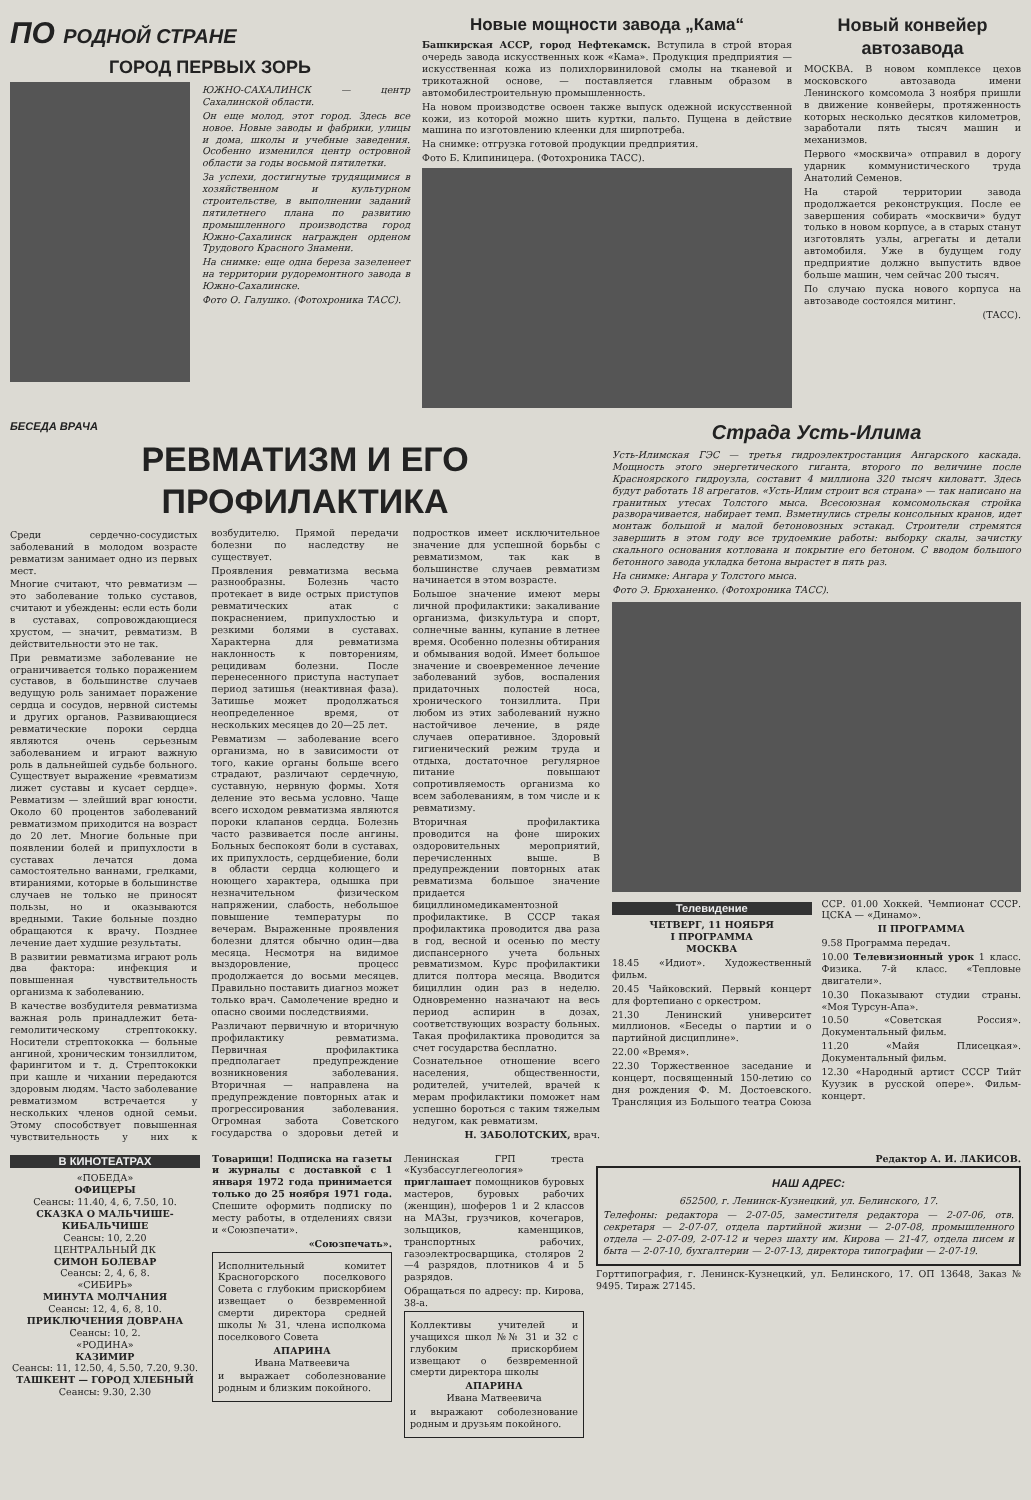ПО РОДНОЙ СТРАНЕ
ГОРОД ПЕРВЫХ ЗОРЬ
ЮЖНО-САХАЛИНСК — центр Сахалинской области.
Он еще молод, этот город. Здесь все новое. Новые заводы и фабрики, улицы и дома, школы и учебные заведения. Особенно изменился центр островной области за годы восьмой пятилетки.
За успехи, достигнутые трудящимися в хозяйственном и культурном строительстве, в выполнении заданий пятилетнего плана по развитию промышленного производства город Южно-Сахалинск награжден орденом Трудового Красного Знамени.
На снимке: еще одна береза зазеленеет на территории рудоремонтного завода в Южно-Сахалинске.
Фото О. Галушко. (Фотохроника ТАСС).
Новые мощности завода „Кама“
Башкирская АССР, город Нефтекамск. Вступила в строй вторая очередь завода искусственных кож «Кама». Продукция предприятия — искусственная кожа из полихлорвиниловой смолы на тканевой и трикотажной основе, — поставляется главным образом в автомобилестроительную промышленность.
На новом производстве освоен также выпуск одежной искусственной кожи, из которой можно шить куртки, пальто. Пущена в действие машина по изготовлению клеенки для ширпотреба.
На снимке: отгрузка готовой продукции предприятия.
Фото Б. Клипиницера. (Фотохроника ТАСС).
Новый конвейер автозавода
МОСКВА. В новом комплексе цехов московского автозавода имени Ленинского комсомола 3 ноября пришли в движение конвейеры, протяженность которых несколько десятков километров, заработали пять тысяч машин и механизмов.
Первого «москвича» отправил в дорогу ударник коммунистического труда Анатолий Семенов.
На старой территории завода продолжается реконструкция. После ее завершения собирать «москвичи» будут только в новом корпусе, а в старых станут изготовлять узлы, агрегаты и детали автомобиля. Уже в будущем году предприятие должно выпустить вдвое больше машин, чем сейчас 200 тысяч.
По случаю пуска нового корпуса на автозаводе состоялся митинг.
(ТАСС).
БЕСЕДА ВРАЧА
РЕВМАТИЗМ И ЕГО ПРОФИЛАКТИКА
Среди сердечно-сосудистых заболеваний в молодом возрасте ревматизм занимает одно из первых мест.
Многие считают, что ревматизм — это заболевание только суставов, считают и убеждены: если есть боли в суставах, сопровождающиеся хрустом, — значит, ревматизм. В действительности это не так.
При ревматизме заболевание не ограничивается только поражением суставов, в большинстве случаев ведущую роль занимает поражение сердца и сосудов, нервной системы и других органов. Развивающиеся ревматические пороки сердца являются очень серьезным заболеванием и играют важную роль в дальнейшей судьбе больного. Существует выражение «ревматизм лижет суставы и кусает сердце». Ревматизм — злейший враг юности. Около 60 процентов заболеваний ревматизмом приходится на возраст до 20 лет. Многие больные при появлении болей и припухлости в суставах лечатся дома самостоятельно ваннами, грелками, втираниями, которые в большинстве случаев не только не приносят пользы, но и оказываются вредными. Такие больные поздно обращаются к врачу. Позднее лечение дает худшие результаты.
В развитии ревматизма играют роль два фактора: инфекция и повышенная чувствительность организма к заболеванию.
В качестве возбудителя ревматизма важная роль принадлежит бета-гемолитическому стрептококку. Носители стрептококка — больные ангиной, хроническим тонзиллитом, фарингитом и т. д. Стрептококки при кашле и чихании передаются здоровым людям. Часто заболевание ревматизмом встречается у нескольких членов одной семьи. Этому способствует повышенная чувствительность у них к возбудителю. Прямой передачи болезни по наследству не существует.
Проявления ревматизма весьма разнообразны. Болезнь часто протекает в виде острых приступов ревматических атак с покраснением, припухлостью и резкими болями в суставах. Характерна для ревматизма наклонность к повторениям, рецидивам болезни. После перенесенного приступа наступает период затишья (неактивная фаза). Затишье может продолжаться неопределенное время, от нескольких месяцев до 20—25 лет.
Ревматизм — заболевание всего организма, но в зависимости от того, какие органы больше всего страдают, различают сердечную, суставную, нервную формы. Хотя деление это весьма условно. Чаще всего исходом ревматизма являются пороки клапанов сердца. Болезнь часто развивается после ангины. Больных беспокоят боли в суставах, их припухлость, сердцебиение, боли в области сердца колющего и ноющего характера, одышка при незначительном физическом напряжении, слабость, небольшое повышение температуры по вечерам. Выраженные проявления болезни длятся обычно один—два месяца. Несмотря на видимое выздоровление, процесс продолжается до восьми месяцев. Правильно поставить диагноз может только врач. Самолечение вредно и опасно своими последствиями.
Различают первичную и вторичную профилактику ревматизма. Первичная профилактика предполагает предупреждение возникновения заболевания. Вторичная — направлена на предупреждение повторных атак и прогрессирования заболевания. Огромная забота Советского государства о здоровьи детей и подростков имеет исключительное значение для успешной борьбы с ревматизмом, так как в большинстве случаев ревматизм начинается в этом возрасте.
Большое значение имеют меры личной профилактики: закаливание организма, физкультура и спорт, солнечные ванны, купание в летнее время. Особенно полезны обтирания и обмывания водой. Имеет большое значение и своевременное лечение заболеваний зубов, воспаления придаточных полостей носа, хронического тонзиллита. При любом из этих заболеваний нужно настойчивое лечение, в ряде случаев оперативное. Здоровый гигиенический режим труда и отдыха, достаточное регулярное питание повышают сопротивляемость организма ко всем заболеваниям, в том числе и к ревматизму.
Вторичная профилактика проводится на фоне широких оздоровительных мероприятий, перечисленных выше. В предупреждении повторных атак ревматизма большое значение придается бициллиномедикаментозной профилактике. В СССР такая профилактика проводится два раза в год, весной и осенью по месту диспансерного учета больных ревматизмом. Курс профилактики длится полтора месяца. Вводится бициллин один раз в неделю. Одновременно назначают на весь период аспирин в дозах, соответствующих возрасту больных. Такая профилактика проводится за счет государства бесплатно.
Сознательное отношение всего населения, общественности, родителей, учителей, врачей к мерам профилактики поможет нам успешно бороться с таким тяжелым недугом, как ревматизм.
Н. ЗАБОЛОТСКИХ, врач.
Страда Усть-Илима
Усть-Илимская ГЭС — третья гидроэлектростанция Ангарского каскада. Мощность этого энергетического гиганта, второго по величине после Красноярского гидроузла, составит 4 миллиона 320 тысяч киловатт. Здесь будут работать 18 агрегатов. «Усть-Илим строит вся страна» — так написано на гранитных утесах Толстого мыса. Всесоюзная комсомольская стройка разворачивается, набирает темп. Взметнулись стрелы консольных кранов, идет монтаж большой и малой бетоновозных эстакад. Строители стремятся завершить в этом году все трудоемкие работы: выборку скалы, зачистку скального основания котлована и покрытие его бетоном. С вводом большого бетонного завода укладка бетона вырастет в пять раз.
На снимке: Ангара у Толстого мыса.
Фото Э. Брюханенко. (Фотохроника ТАСС).
Телевидение
ЧЕТВЕРГ, 11 НОЯБРЯ
I ПРОГРАММА
МОСКВА
18.45 «Идиот». Художественный фильм.
20.45 Чайковский. Первый концерт для фортепиано с оркестром.
21.30 Ленинский университет миллионов. «Беседы о партии и о партийной дисциплине».
22.00 «Время».
22.30 Торжественное заседание и концерт, посвященный 150-летию со дня рождения Ф. М. Достоевского. Трансляция из Большого театра Союза ССР. 01.00 Хоккей. Чемпионат СССР. ЦСКА — «Динамо».
II ПРОГРАММА
9.58 Программа передач.
10.00 Телевизионный урок 1 класс. Физика. 7-й класс. «Тепловые двигатели».
10.30 Показывают студии страны. «Моя Турсун-Апа».
10.50 «Советская Россия». Документальный фильм.
11.20 «Майя Плисецкая». Документальный фильм.
12.30 «Народный артист СССР Тийт Куузик в русской опере». Фильм-концерт.
В КИНОТЕАТРАХ
«ПОБЕДА»
ОФИЦЕРЫ
Сеансы: 11.40, 4, 6, 7.50, 10.
СКАЗКА О МАЛЬЧИШЕ-КИБАЛЬЧИШЕ
Сеансы: 10, 2.20
ЦЕНТРАЛЬНЫЙ ДК
СИМОН БОЛЕВАР
Сеансы: 2, 4, 6, 8.
«СИБИРЬ»
МИНУТА МОЛЧАНИЯ
Сеансы: 12, 4, 6, 8, 10.
ПРИКЛЮЧЕНИЯ ДОВРАНА
Сеансы: 10, 2.
«РОДИНА»
КАЗИМИР
Сеансы: 11, 12.50, 4, 5.50, 7.20, 9.30.
ТАШКЕНТ — ГОРОД ХЛЕБНЫЙ
Сеансы: 9.30, 2.30
Товарищи! Подписка на газеты и журналы с доставкой с 1 января 1972 года принимается только до 25 ноября 1971 года. Спешите оформить подписку по месту работы, в отделениях связи и «Союзпечати».
«Союзпечать».
Исполнительный комитет Красногорского поселкового Совета с глубоким прискорбием извещает о безвременной смерти директора средней школы № 31, члена исполкома поселкового Совета
АПАРИНА
Ивана Матвеевича
и выражает соболезнование родным и близким покойного.
Ленинская ГРП треста «Кузбассуглегеология» приглашает помощников буровых мастеров, буровых рабочих (женщин), шоферов 1 и 2 классов на МАЗы, грузчиков, кочегаров, зольщиков, каменщиков, транспортных рабочих, газоэлектросварщика, столяров 2—4 разрядов, плотников 4 и 5 разрядов.
Обращаться по адресу: пр. Кирова, 38-а.
Коллективы учителей и учащихся школ №№ 31 и 32 с глубоким прискорбием извещают о безвременной смерти директора школы
АПАРИНА
Ивана Матвеевича
и выражают соболезнование родным и друзьям покойного.
Редактор А. И. ЛАКИСОВ.
НАШ АДРЕС:
652500, г. Ленинск-Кузнецкий, ул. Белинского, 17.
Телефоны: редактора — 2-07-05, заместителя редактора — 2-07-06, отв. секретаря — 2-07-07, отдела партийной жизни — 2-07-08, промышленного отдела — 2-07-09, 2-07-12 и через шахту им. Кирова — 21-47, отдела писем и быта — 2-07-10, бухгалтерии — 2-07-13, директора типографии — 2-07-19.
Горттипография, г. Ленинск-Кузнецкий, ул. Белинского, 17. ОП 13648, Заказ № 9495. Тираж 27145.